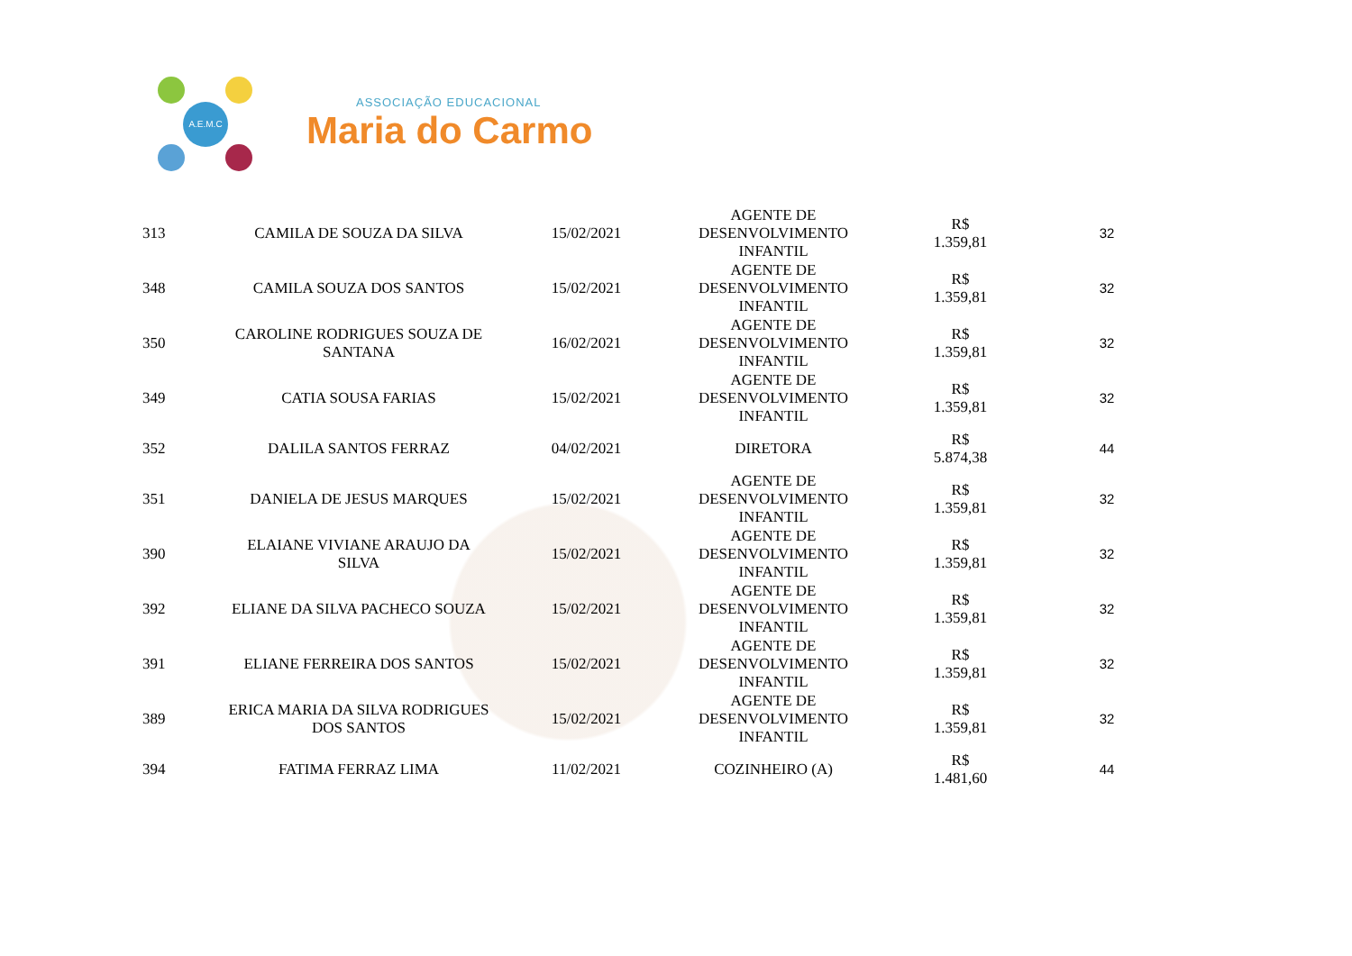A.E.M.C
ASSOCIAÇÃO EDUCACIONAL
Maria do Carmo
| 313 | CAMILA DE SOUZA DA SILVA | 15/02/2021 | AGENTE DE DESENVOLVIMENTO INFANTIL | R$ 1.359,81 | 32 |
| 348 | CAMILA SOUZA DOS SANTOS | 15/02/2021 | AGENTE DE DESENVOLVIMENTO INFANTIL | R$ 1.359,81 | 32 |
| 350 | CAROLINE RODRIGUES SOUZA DE SANTANA | 16/02/2021 | AGENTE DE DESENVOLVIMENTO INFANTIL | R$ 1.359,81 | 32 |
| 349 | CATIA SOUSA FARIAS | 15/02/2021 | AGENTE DE DESENVOLVIMENTO INFANTIL | R$ 1.359,81 | 32 |
| 352 | DALILA SANTOS FERRAZ | 04/02/2021 | DIRETORA | R$ 5.874,38 | 44 |
| 351 | DANIELA DE JESUS MARQUES | 15/02/2021 | AGENTE DE DESENVOLVIMENTO INFANTIL | R$ 1.359,81 | 32 |
| 390 | ELAIANE VIVIANE ARAUJO DA SILVA | 15/02/2021 | AGENTE DE DESENVOLVIMENTO INFANTIL | R$ 1.359,81 | 32 |
| 392 | ELIANE DA SILVA PACHECO SOUZA | 15/02/2021 | AGENTE DE DESENVOLVIMENTO INFANTIL | R$ 1.359,81 | 32 |
| 391 | ELIANE FERREIRA DOS SANTOS | 15/02/2021 | AGENTE DE DESENVOLVIMENTO INFANTIL | R$ 1.359,81 | 32 |
| 389 | ERICA MARIA DA SILVA RODRIGUES DOS SANTOS | 15/02/2021 | AGENTE DE DESENVOLVIMENTO INFANTIL | R$ 1.359,81 | 32 |
| 394 | FATIMA FERRAZ LIMA | 11/02/2021 | COZINHEIRO (A) | R$ 1.481,60 | 44 |